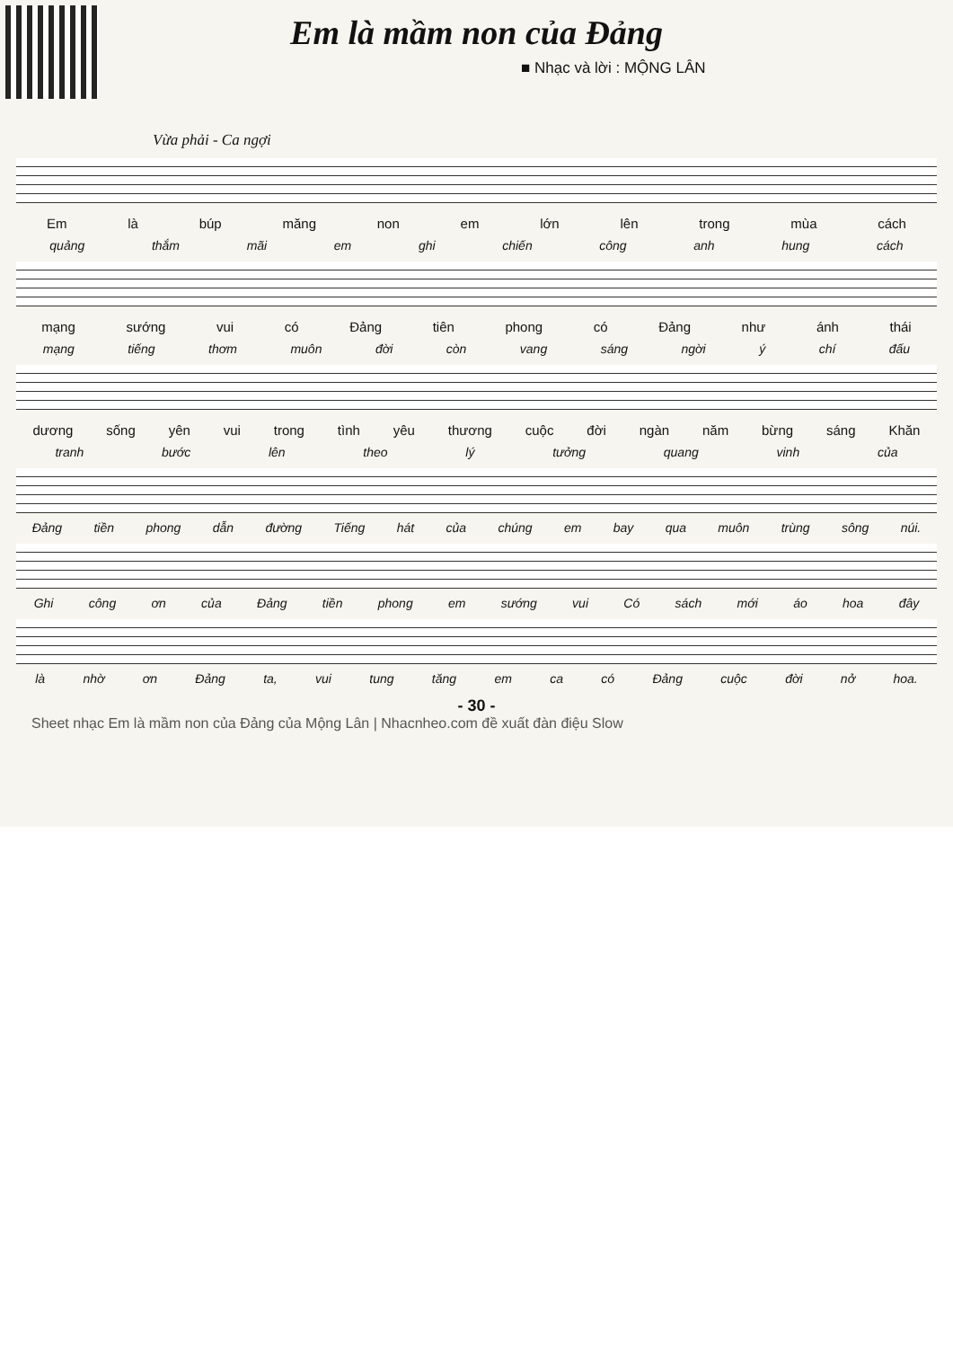Em là mầm non của Đảng
■ Nhạc và lời : MỘNG LÂN
Vừa phải - Ca ngợi
Em là búp măng non em lớn lên trong mùa cách
quảng thắm mãi em ghi chiến công anh hung cách
mạng sướng vui có Đảng tiên phong có Đảng như ánh thái
mạng tiếng thơm muôn đời còn vang sáng ngời ý chí đấu
dương sống yên vui trong tình yêu thương cuộc đời ngàn năm bừng sáng Khăn
tranh bước lên theo lý tưởng quang vinh của
Đảng tiền phong dẫn đường Tiếng hát của chúng em bay qua muôn trùng sông núi.
Ghi công ơn của Đảng tiền phong em sướng vui Có sách mới áo hoa đây
là nhờ ơn Đảng ta, vui tung tăng em ca có Đảng cuộc đời nở hoa.
- 30 -
Sheet nhạc Em là mầm non của Đảng của Mộng Lân | Nhacnheo.com đề xuất đàn điệu Slow